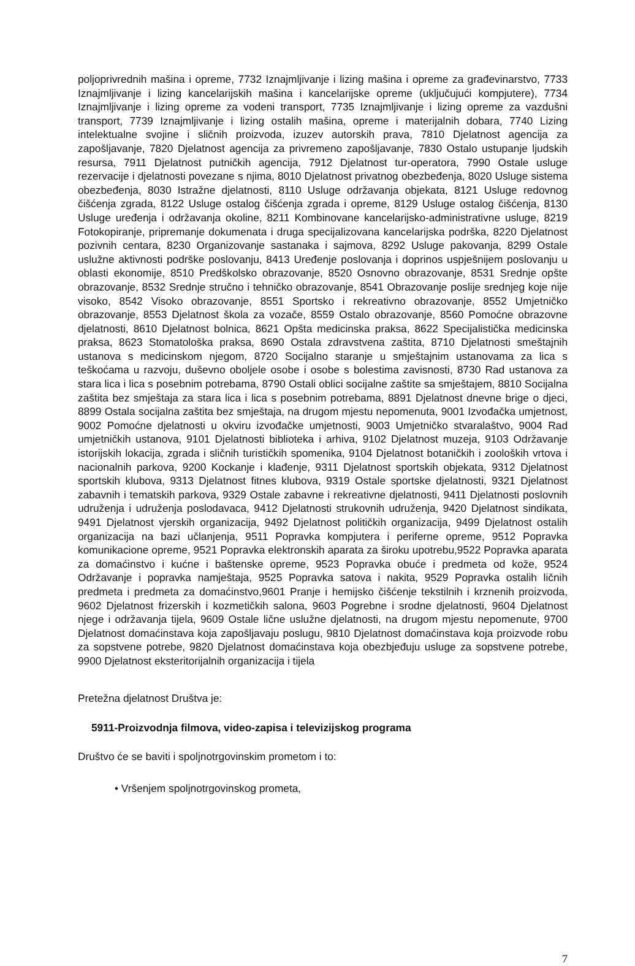poljoprivrednih mašina i opreme, 7732 Iznajmljivanje i lizing mašina i opreme za građevinarstvo, 7733 Iznajmljivanje i lizing kancelarijskih mašina i kancelarijske opreme (uključujući kompjutere), 7734 Iznajmljivanje i lizing opreme za vodeni transport, 7735 Iznajmljivanje i lizing opreme za vazdušni transport, 7739 Iznajmljivanje i lizing ostalih mašina, opreme i materijalnih dobara, 7740 Lizing intelektualne svojine i sličnih proizvoda, izuzev autorskih prava, 7810 Djelatnost agencija za zapošljavanje, 7820 Djelatnost agencija za privremeno zapošljavanje, 7830 Ostalo ustupanje ljudskih resursa, 7911 Djelatnost putničkih agencija, 7912 Djelatnost tur-operatora, 7990 Ostale usluge rezervacije i djelatnosti povezane s njima, 8010 Djelatnost privatnog obezbeđenja, 8020 Usluge sistema obezbeđenja, 8030 Istražne djelatnosti, 8110 Usluge održavanja objekata, 8121 Usluge redovnog čišćenja zgrada, 8122 Usluge ostalog čišćenja zgrada i opreme, 8129 Usluge ostalog čišćenja, 8130 Usluge uređenja i održavanja okoline, 8211 Kombinovane kancelarijsko-administrativne usluge, 8219 Fotokopiranje, pripremanje dokumenata i druga specijalizovana kancelarijska podrška, 8220 Djelatnost pozivnih centara, 8230 Organizovanje sastanaka i sajmova, 8292 Usluge pakovanja, 8299 Ostale uslužne aktivnosti podrške poslovanju, 8413 Uređenje poslovanja i doprinos uspješnijem poslovanju u oblasti ekonomije, 8510 Predškolsko obrazovanje, 8520 Osnovno obrazovanje, 8531 Srednje opšte obrazovanje, 8532 Srednje stručno i tehničko obrazovanje, 8541 Obrazovanje poslije srednjeg koje nije visoko, 8542 Visoko obrazovanje, 8551 Sportsko i rekreativno obrazovanje, 8552 Umjetničko obrazovanje, 8553 Djelatnost škola za vozače, 8559 Ostalo obrazovanje, 8560 Pomoćne obrazovne djelatnosti, 8610 Djelatnost bolnica, 8621 Opšta medicinska praksa, 8622 Specijalistička medicinska praksa, 8623 Stomatološka praksa, 8690 Ostala zdravstvena zaštita, 8710 Djelatnosti smeštajnih ustanova s medicinskom njegom, 8720 Socijalno staranje u smještajnim ustanovama za lica s teškoćama u razvoju, duševno oboljele osobe i osobe s bolestima zavisnosti, 8730 Rad ustanova za stara lica i lica s posebnim potrebama, 8790 Ostali oblici socijalne zaštite sa smještajem, 8810 Socijalna zaštita bez smještaja za stara lica i lica s posebnim potrebama, 8891 Djelatnost dnevne brige o djeci, 8899 Ostala socijalna zaštita bez smještaja, na drugom mjestu nepomenuta, 9001 Izvođačka umjetnost, 9002 Pomoćne djelatnosti u okviru izvođačke umjetnosti, 9003 Umjetničko stvaralaštvo, 9004 Rad umjetničkih ustanova, 9101 Djelatnosti biblioteka i arhiva, 9102 Djelatnost muzeja, 9103 Održavanje istorijskih lokacija, zgrada i sličnih turističkih spomenika, 9104 Djelatnost botaničkih i zooloških vrtova i nacionalnih parkova, 9200 Kockanje i klađenje, 9311 Djelatnost sportskih objekata, 9312 Djelatnost sportskih klubova, 9313 Djelatnost fitnes klubova, 9319 Ostale sportske djelatnosti, 9321 Djelatnost zabavnih i tematskih parkova, 9329 Ostale zabavne i rekreativne djelatnosti, 9411 Djelatnosti poslovnih udruženja i udruženja poslodavaca, 9412 Djelatnosti strukovnih udruženja, 9420 Djelatnost sindikata, 9491 Djelatnost vjerskih organizacija, 9492 Djelatnost političkih organizacija, 9499 Djelatnost ostalih organizacija na bazi učlanjenja, 9511 Popravka kompjutera i periferne opreme, 9512 Popravka komunikacione opreme, 9521 Popravka elektronskih aparata za široku upotrebu,9522 Popravka aparata za domaćinstvo i kućne i baštenske opreme, 9523 Popravka obuće i predmeta od kože, 9524 Održavanje i popravka namještaja, 9525 Popravka satova i nakita, 9529 Popravka ostalih ličnih predmeta i predmeta za domaćinstvo,9601 Pranje i hemijsko čišćenje tekstilnih i krznenih proizvoda, 9602 Djelatnost frizerskih i kozmetičkih salona, 9603 Pogrebne i srodne djelatnosti, 9604 Djelatnost njege i održavanja tijela, 9609 Ostale lične uslužne djelatnosti, na drugom mjestu nepomenute, 9700 Djelatnost domaćinstava koja zapošljavaju poslugu, 9810 Djelatnost domaćinstava koja proizvode robu za sopstvene potrebe, 9820 Djelatnost domaćinstava koja obezbjeđuju usluge za sopstvene potrebe, 9900 Djelatnost eksteritorijalnih organizacija i tijela
Pretežna djelatnost Društva je:
5911-Proizvodnja filmova, video-zapisa i televizijskog programa
Društvo će se baviti i spoljnotrgovinskim prometom i to:
• Vršenjem spoljnotrgovinskog prometa,
7